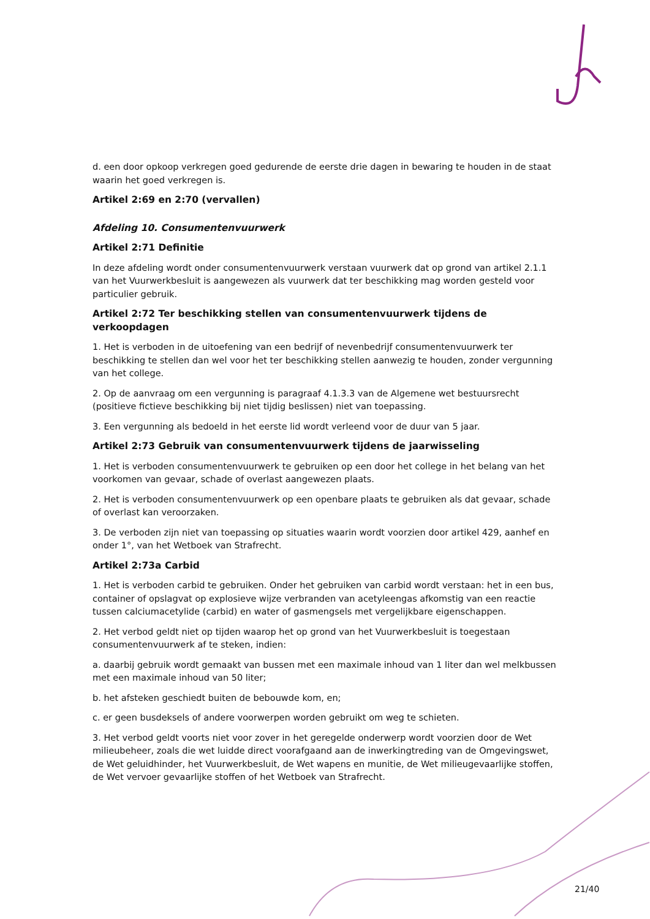d. een door opkoop verkregen goed gedurende de eerste drie dagen in bewaring te houden in de staat waarin het goed verkregen is.
Artikel 2:69 en 2:70 (vervallen)
Afdeling 10. Consumentenvuurwerk
Artikel 2:71 Definitie
In deze afdeling wordt onder consumentenvuurwerk verstaan vuurwerk dat op grond van artikel 2.1.1 van het Vuurwerkbesluit is aangewezen als vuurwerk dat ter beschikking mag worden gesteld voor particulier gebruik.
Artikel 2:72 Ter beschikking stellen van consumentenvuurwerk tijdens de verkoopdagen
1. Het is verboden in de uitoefening van een bedrijf of nevenbedrijf consumentenvuurwerk ter beschikking te stellen dan wel voor het ter beschikking stellen aanwezig te houden, zonder vergunning van het college.
2. Op de aanvraag om een vergunning is paragraaf 4.1.3.3 van de Algemene wet bestuursrecht (positieve fictieve beschikking bij niet tijdig beslissen) niet van toepassing.
3. Een vergunning als bedoeld in het eerste lid wordt verleend voor de duur van 5 jaar.
Artikel 2:73 Gebruik van consumentenvuurwerk tijdens de jaarwisseling
1. Het is verboden consumentenvuurwerk te gebruiken op een door het college in het belang van het voorkomen van gevaar, schade of overlast aangewezen plaats.
2. Het is verboden consumentenvuurwerk op een openbare plaats te gebruiken als dat gevaar, schade of overlast kan veroorzaken.
3. De verboden zijn niet van toepassing op situaties waarin wordt voorzien door artikel 429, aanhef en onder 1°, van het Wetboek van Strafrecht.
Artikel 2:73a Carbid
1. Het is verboden carbid te gebruiken. Onder het gebruiken van carbid wordt verstaan: het in een bus, container of opslagvat op explosieve wijze verbranden van acetyleengas afkomstig van een reactie tussen calciumacetylide (carbid) en water of gasmengsels met vergelijkbare eigenschappen.
2. Het verbod geldt niet op tijden waarop het op grond van het Vuurwerkbesluit is toegestaan consumentenvuurwerk af te steken, indien:
a. daarbij gebruik wordt gemaakt van bussen met een maximale inhoud van 1 liter dan wel melkbussen met een maximale inhoud van 50 liter;
b. het afsteken geschiedt buiten de bebouwde kom, en;
c. er geen busdeksels of andere voorwerpen worden gebruikt om weg te schieten.
3. Het verbod geldt voorts niet voor zover in het geregelde onderwerp wordt voorzien door de Wet milieubeheer, zoals die wet luidde direct voorafgaand aan de inwerkingtreding van de Omgevingswet, de Wet geluidhinder, het Vuurwerkbesluit, de Wet wapens en munitie, de Wet milieugevaarlijke stoffen, de Wet vervoer gevaarlijke stoffen of het Wetboek van Strafrecht.
21/40